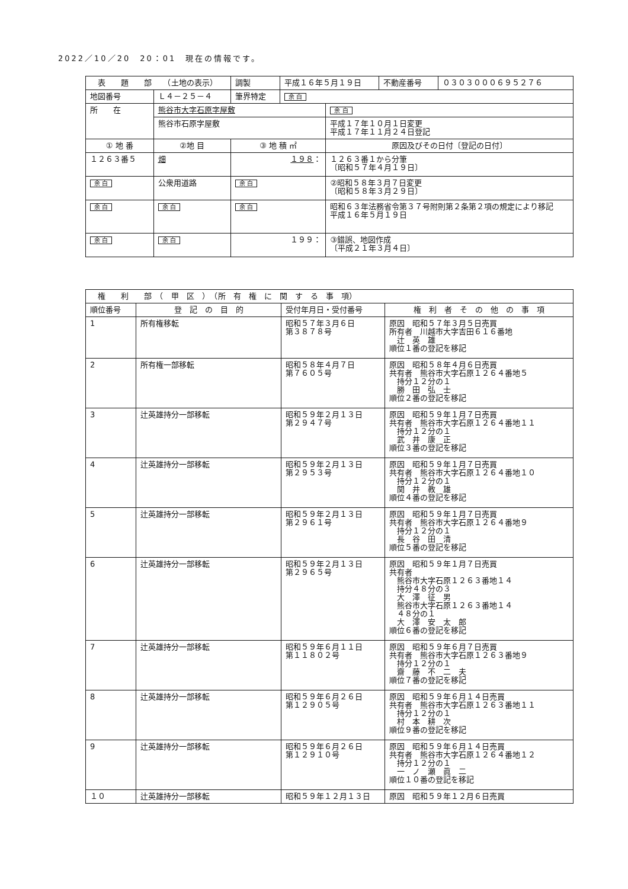2022／10／20　20：01　現在の情報です。
| 表 題 部 （土地の表示） | | 調製 | 平成１６年５月１９日 | | 不動産番号 | ０３０３０００６９５２７６ |
| 地図番号 | Ｌ４－２５－４ | 筆界特定 | 余 白 | | | |
| 所 在 | 熊谷市大字石原字屋敷 | | | 余 白 | | |
| | 熊谷市石原字屋敷 | | | 平成１７年１０月１日変更 平成１７年１１月２４日登記 | | |
| ① 地 番 | ②地 目 | ③ 地 積 ㎡ | | 原因及びその日付〔登記の日付〕 | | |
| １２６３番５ | 畑 | １９８ ： | | １２６３番１から分筆 〔昭和５７年４月１９日〕 | | |
| 余 白 | 公衆用道路 | 余 白 | | ②昭和５８年３月７日変更 〔昭和５８年３月２９日〕 | | |
| 余 白 | 余 白 | 余 白 | | 昭和６３年法務省令第３７号附則第２条第２項の規定により移記 平成１６年５月１９日 | | |
| 余 白 | 余 白 | １９９： | | ③錯誤、地図作成 〔平成２１年３月４日〕 | | |
| 権 利 部 （ 甲 区 ） （所 有 権 に 関 す る 事 項） | | | |
| 順位番号 | 登 記 の 目 的 | 受付年月日・受付番号 | 権 利 者 そ の 他 の 事 項 |
| 1 | 所有権移転 | 昭和５７年３月６日 第３８７８号 | 原因 昭和５７年３月５日売買 所有者 川越市大字吉田６１６番地 辻 英 雄 順位１番の登記を移記 |
| 2 | 所有権一部移転 | 昭和５８年４月７日 第７６０５号 | 原因 昭和５８年４月６日売買 共有者 熊谷市大字石原１２６４番地５ 持分１２分の１ 勝 田 弘 士 順位２番の登記を移記 |
| 3 | 辻英雄持分一部移転 | 昭和５９年２月１３日 第２９４７号 | 原因 昭和５９年１月７日売買 共有者 熊谷市大字石原１２６４番地１１ 持分１２分の１ 武 井 康 正 順位３番の登記を移記 |
| 4 | 辻英雄持分一部移転 | 昭和５９年２月１３日 第２９５３号 | 原因 昭和５９年１月７日売買 共有者 熊谷市大字石原１２６４番地１０ 持分１２分の１ 関 井 教 雄 順位４番の登記を移記 |
| 5 | 辻英雄持分一部移転 | 昭和５９年２月１３日 第２９６１号 | 原因 昭和５９年１月７日売買 共有者 熊谷市大字石原１２６４番地９ 持分１２分の１ 長 谷 田 清 順位５番の登記を移記 |
| 6 | 辻英雄持分一部移転 | 昭和５９年２月１３日 第２９６５号 | 原因 昭和５９年１月７日売買 共有者 熊谷市大字石原１２６３番地１４ 持分４８分の３ 大 澤 征 男 熊谷市大字石原１２６３番地１４ ４８分の１ 大 澤 安 太 郎 順位６番の登記を移記 |
| 7 | 辻英雄持分一部移転 | 昭和５９年６月１１日 第１１８０２号 | 原因 昭和５９年６月７日売買 共有者 熊谷市大字石原１２６３番地９ 持分１２分の１ 齋 藤 不 二 夫 順位７番の登記を移記 |
| 8 | 辻英雄持分一部移転 | 昭和５９年６月２６日 第１２９０５号 | 原因 昭和５９年６月１４日売買 共有者 熊谷市大字石原１２６３番地１１ 持分１２分の１ 村 本 耕 次 順位９番の登記を移記 |
| 9 | 辻英雄持分一部移転 | 昭和５９年６月２６日 第１２９１０号 | 原因 昭和５９年６月１４日売買 共有者 熊谷市大字石原１２６４番地１２ 持分１２分の１ 一 ノ 瀬 眞 二 順位１０番の登記を移記 |
| １０ | 辻英雄持分一部移転 | 昭和５９年１２月１３日 | 原因 昭和５９年１２月６日売買 |